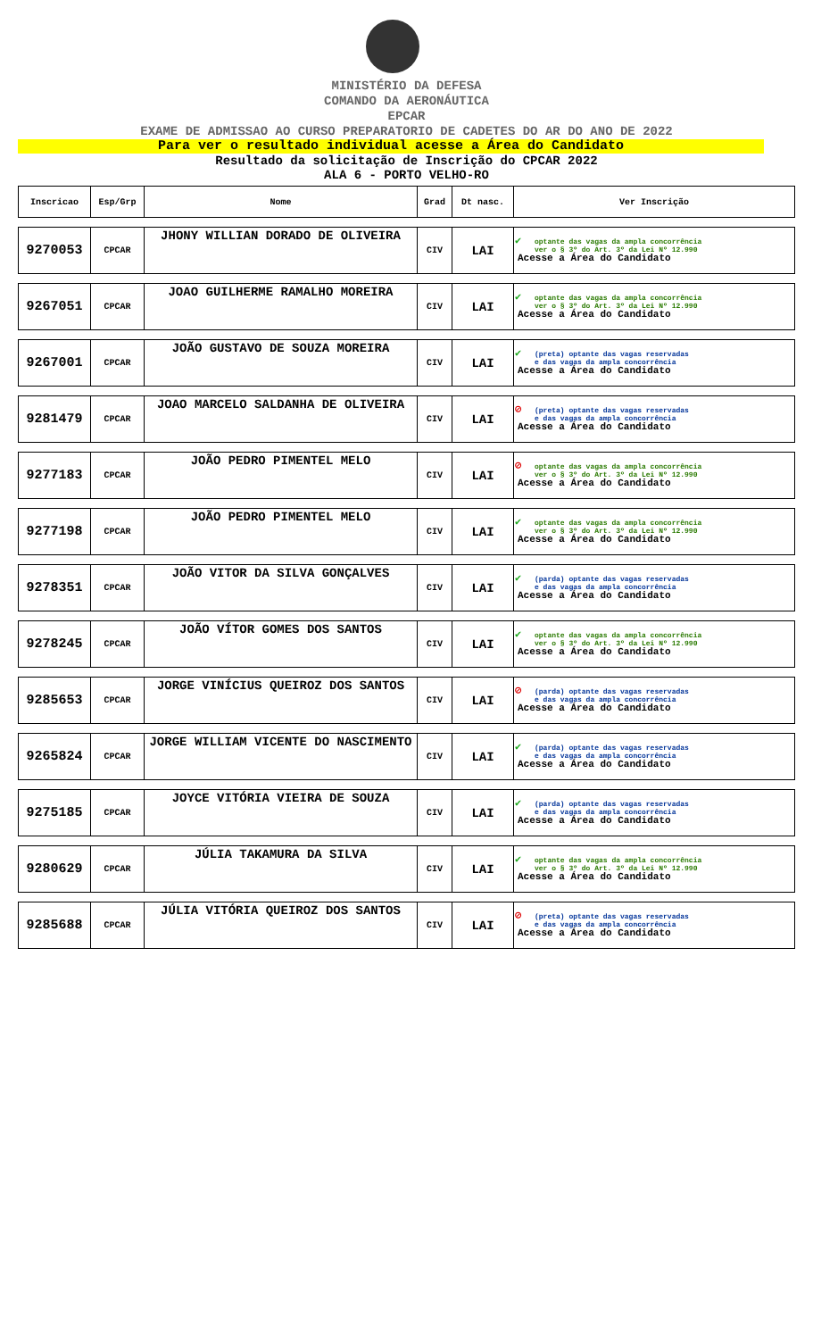MINISTÉRIO DA DEFESA
COMANDO DA AERONÁUTICA
EPCAR
EXAME DE ADMISSAO AO CURSO PREPARATORIO DE CADETES DO AR DO ANO DE 2022
Para ver o resultado individual acesse a Área do Candidato
Resultado da solicitação de Inscrição do CPCAR 2022
ALA 6 - PORTO VELHO-RO
| Inscricao | Esp/Grp | Nome | Grad | Dt nasc. | Ver Inscrição |
| --- | --- | --- | --- | --- | --- |
| 9270053 | CPCAR | JHONY WILLIAN DORADO DE OLIVEIRA | CIV | LAI | ✔ optante das vagas da ampla concorrência ver o § 3º do Art. 3º da Lei Nº 12.990 Acesse a Área do Candidato |
| 9267051 | CPCAR | JOAO GUILHERME RAMALHO MOREIRA | CIV | LAI | ✔ optante das vagas da ampla concorrência ver o § 3º do Art. 3º da Lei Nº 12.990 Acesse a Área do Candidato |
| 9267001 | CPCAR | JOÃO GUSTAVO DE SOUZA MOREIRA | CIV | LAI | ✔ (preta) optante das vagas reservadas e das vagas da ampla concorrência Acesse a Área do Candidato |
| 9281479 | CPCAR | JOAO MARCELO SALDANHA DE OLIVEIRA | CIV | LAI | ⊘ (preta) optante das vagas reservadas e das vagas da ampla concorrência Acesse a Área do Candidato |
| 9277183 | CPCAR | JOÃO PEDRO PIMENTEL MELO | CIV | LAI | ⊘ optante das vagas da ampla concorrência ver o § 3º do Art. 3º da Lei Nº 12.990 Acesse a Área do Candidato |
| 9277198 | CPCAR | JOÃO PEDRO PIMENTEL MELO | CIV | LAI | ✔ optante das vagas da ampla concorrência ver o § 3º do Art. 3º da Lei Nº 12.990 Acesse a Área do Candidato |
| 9278351 | CPCAR | JOÃO VITOR DA SILVA GONÇALVES | CIV | LAI | ✔ (parda) optante das vagas reservadas e das vagas da ampla concorrência Acesse a Área do Candidato |
| 9278245 | CPCAR | JOÃO VÍTOR GOMES DOS SANTOS | CIV | LAI | ✔ optante das vagas da ampla concorrência ver o § 3º do Art. 3º da Lei Nº 12.990 Acesse a Área do Candidato |
| 9285653 | CPCAR | JORGE VINÍCIUS QUEIROZ DOS SANTOS | CIV | LAI | ⊘ (parda) optante das vagas reservadas e das vagas da ampla concorrência Acesse a Área do Candidato |
| 9265824 | CPCAR | JORGE WILLIAM VICENTE DO NASCIMENTO | CIV | LAI | ✔ (parda) optante das vagas reservadas e das vagas da ampla concorrência Acesse a Área do Candidato |
| 9275185 | CPCAR | JOYCE VITÓRIA VIEIRA DE SOUZA | CIV | LAI | ✔ (parda) optante das vagas reservadas e das vagas da ampla concorrência Acesse a Área do Candidato |
| 9280629 | CPCAR | JÚLIA TAKAMURA DA SILVA | CIV | LAI | ✔ optante das vagas da ampla concorrência ver o § 3º do Art. 3º da Lei Nº 12.990 Acesse a Área do Candidato |
| 9285688 | CPCAR | JÚLIA VITÓRIA QUEIROZ DOS SANTOS | CIV | LAI | ⊘ (preta) optante das vagas reservadas e das vagas da ampla concorrência Acesse a Área do Candidato |